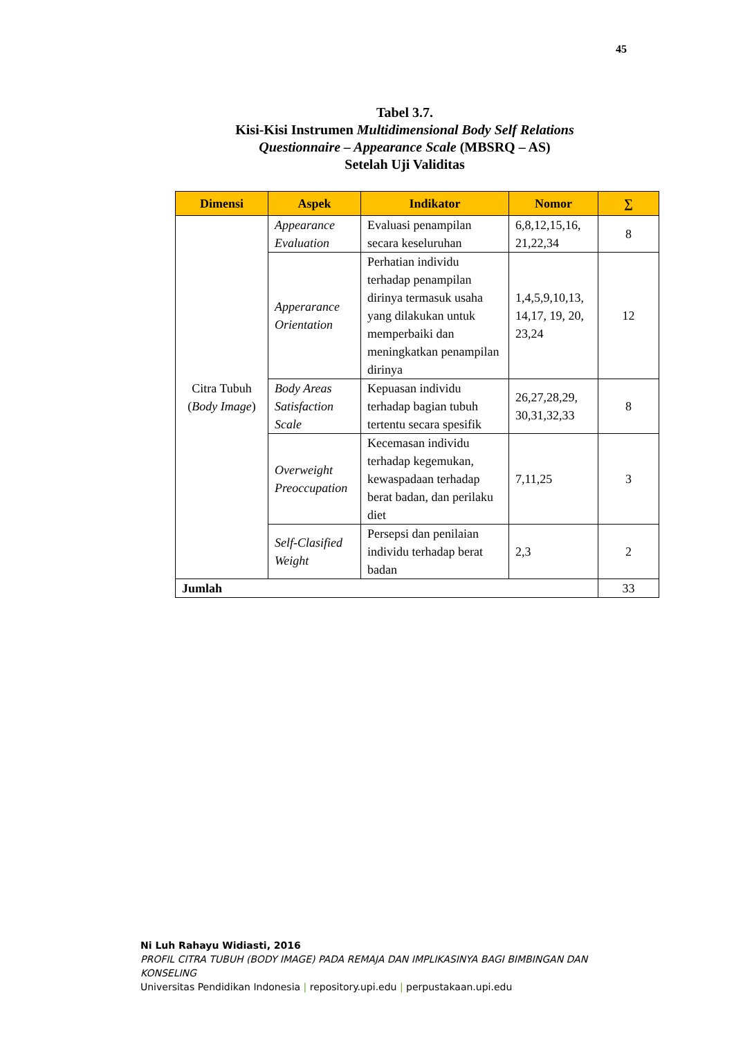45
Tabel 3.7.
Kisi-Kisi Instrumen Multidimensional Body Self Relations
Questionnaire – Appearance Scale (MBSRQ – AS)
Setelah Uji Validitas
| Dimensi | Aspek | Indikator | Nomor | ∑ |
| --- | --- | --- | --- | --- |
| Citra Tubuh ( Body Image ) | Appearance Evaluation | Evaluasi penampilan secara keseluruhan | 6,8,12,15,16, 21,22,34 | 8 |
| | Apperarance Orientation | Perhatian individu terhadap penampilan dirinya termasuk usaha yang dilakukan untuk memperbaiki dan meningkatkan penampilan dirinya | 1,4,5,9,10,13, 14,17, 19, 20, 23,24 | 12 |
| | Body Areas Satisfaction Scale | Kepuasan individu terhadap bagian tubuh tertentu secara spesifik | 26,27,28,29, 30,31,32,33 | 8 |
| | Overweight Preoccupation | Kecemasan individu terhadap kegemukan, kewaspadaan terhadap berat badan, dan perilaku diet | 7,11,25 | 3 |
| | Self-Clasified Weight | Persepsi dan penilaian individu terhadap berat badan | 2,3 | 2 |
| Jumlah | | | | 33 |
Ni Luh Rahayu Widiasti, 2016
PROFIL CITRA TUBUH (BODY IMAGE) PADA REMAJA DAN IMPLIKASINYA BAGI BIMBINGAN DAN KONSELING
Universitas Pendidikan Indonesia | repository.upi.edu | perpustakaan.upi.edu